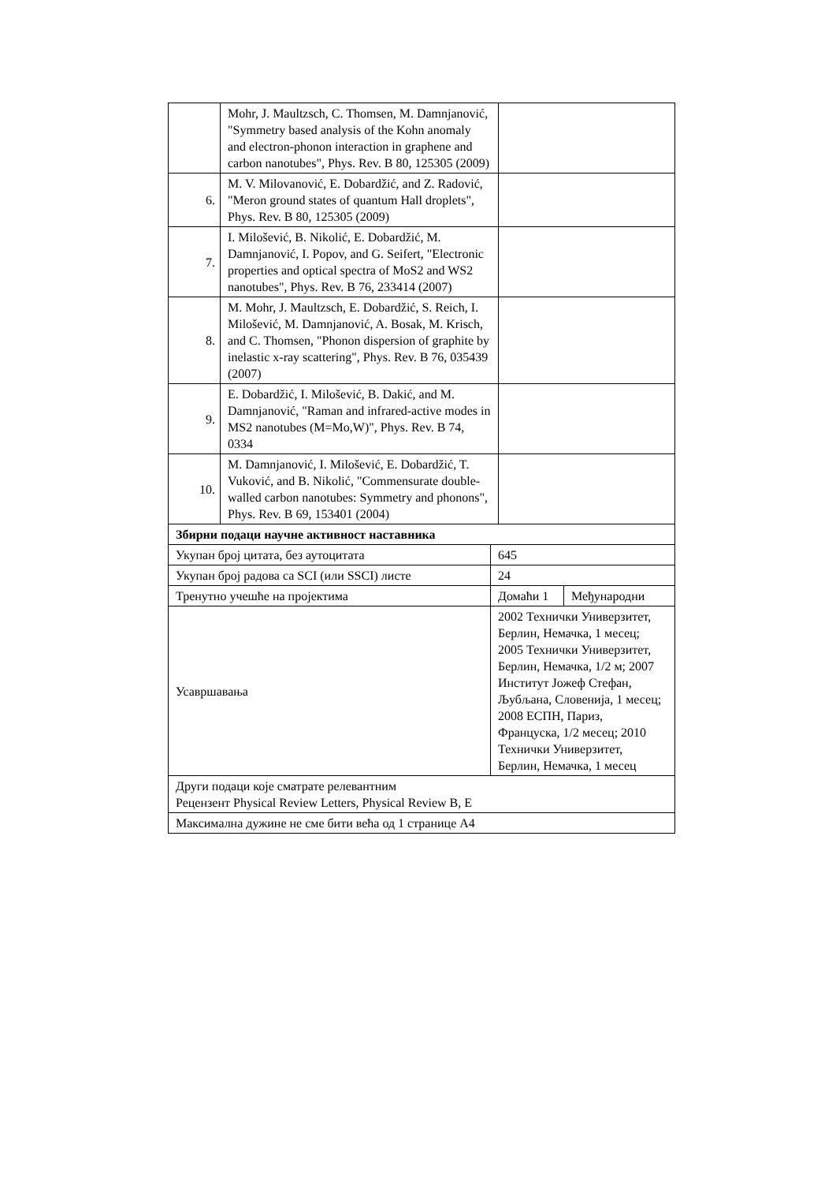| | Mohr, J. Maultzsch, C. Thomsen, M. Damnjanović, "Symmetry based analysis of the Kohn anomaly and electron-phonon interaction in graphene and carbon nanotubes", Phys. Rev. B 80, 125305 (2009) | |
| 6. | M. V. Milovanović, E. Dobardžić, and Z. Radović, "Meron ground states of quantum Hall droplets", Phys. Rev. B 80, 125305 (2009) | |
| 7. | I. Milošević, B. Nikolić, E. Dobardžić, M. Damnjanović, I. Popov, and G. Seifert, "Electronic properties and optical spectra of MoS2 and WS2 nanotubes", Phys. Rev. B 76, 233414 (2007) | |
| 8. | M. Mohr, J. Maultzsch, E. Dobardžić, S. Reich, I. Milošević, M. Damnjanović, A. Bosak, M. Krisch, and C. Thomsen, "Phonon dispersion of graphite by inelastic x-ray scattering", Phys. Rev. B 76, 035439 (2007) | |
| 9. | E. Dobardžić, I. Milošević, B. Dakić, and M. Damnjanović, "Raman and infrared-active modes in MS2 nanotubes (M=Mo,W)", Phys. Rev. B 74, 0334 | |
| 10. | M. Damnjanović, I. Milošević, E. Dobardžić, T. Vuković, and B. Nikolić, "Commensurate double-walled carbon nanotubes: Symmetry and phonons", Phys. Rev. B 69, 153401 (2004) | |
| Збирни подаци научне активност наставника | | |
| Укупан број цитата, без аутоцитата | 645 | |
| Укупан број радова са SCI (или SSCI) листе | 24 | |
| Тренутно учешће на пројектима | Домаћи 1 | Међународни |
| Усавршавања | 2002 Технички Универзитет, Берлин, Немачка, 1 месец; 2005 Технички Универзитет, Берлин, Немачка, 1/2 м; 2007 Институт Јожеф Стефан, Љубљана, Словенија, 1 месец; 2008 ЕСПН, Париз, Француска, 1/2 месец; 2010 Технички Универзитет, Берлин, Немачка, 1 месец | |
| Други подаци које сматрате релевантним Рецензент Physical Review Letters, Physical Review B, E | | |
| Максимална дужине не сме бити већа од 1 странице А4 | | |